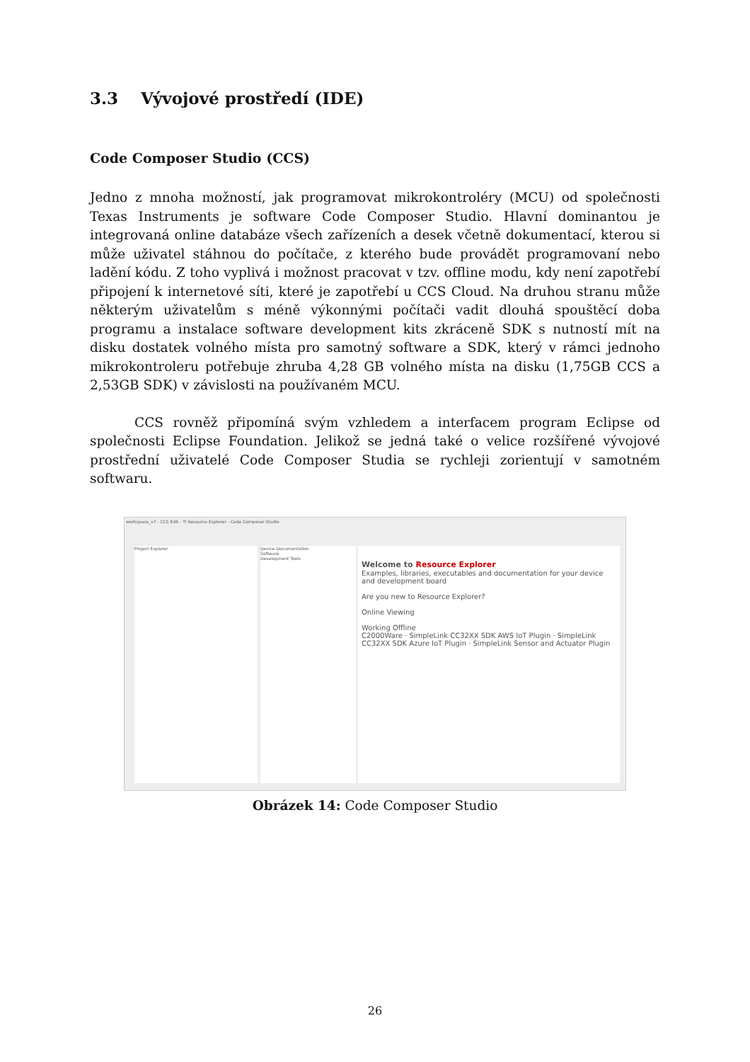3.3 Vývojové prostředí (IDE)
Code Composer Studio (CCS)
Jedno z mnoha možností, jak programovat mikrokontroléry (MCU) od společnosti Texas Instruments je software Code Composer Studio. Hlavní dominantou je integrovaná online databáze všech zařízeních a desek včetně dokumentací, kterou si může uživatel stáhnou do počítače, z kterého bude provádět programovaní nebo ladění kódu. Z toho vyplivá i možnost pracovat v tzv. offline modu, kdy není zapotřebí připojení k internetové síti, které je zapotřebí u CCS Cloud. Na druhou stranu může některým uživatelům s méně výkonnými počítači vadit dlouhá spouštěcí doba programu a instalace software development kits zkráceně SDK s nutností mít na disku dostatek volného místa pro samotný software a SDK, který v rámci jednoho mikrokontroleru potřebuje zhruba 4,28 GB volného místa na disku (1,75GB CCS a 2,53GB SDK) v závislosti na používaném MCU.
CCS rovněž připomíná svým vzhledem a interfacem program Eclipse od společnosti Eclipse Foundation. Jelikož se jedná také o velice rozšířené vývojové prostřední uživatelé Code Composer Studia se rychleji zorientují v samotném softwaru.
workspace_v7 - CCS Edit - TI Resource Explorer - Code Composer Studio
Project Explorer
Device Documentation
Software
Development Tools
Welcome to Resource Explorer
Examples, libraries, executables and documentation for your device and development board
Are you new to Resource Explorer?
Online Viewing
Working Offline
C2000Ware · SimpleLink CC32XX SDK AWS IoT Plugin · SimpleLink CC32XX SDK Azure IoT Plugin · SimpleLink Sensor and Actuator Plugin
Obrázek 14: Code Composer Studio
26